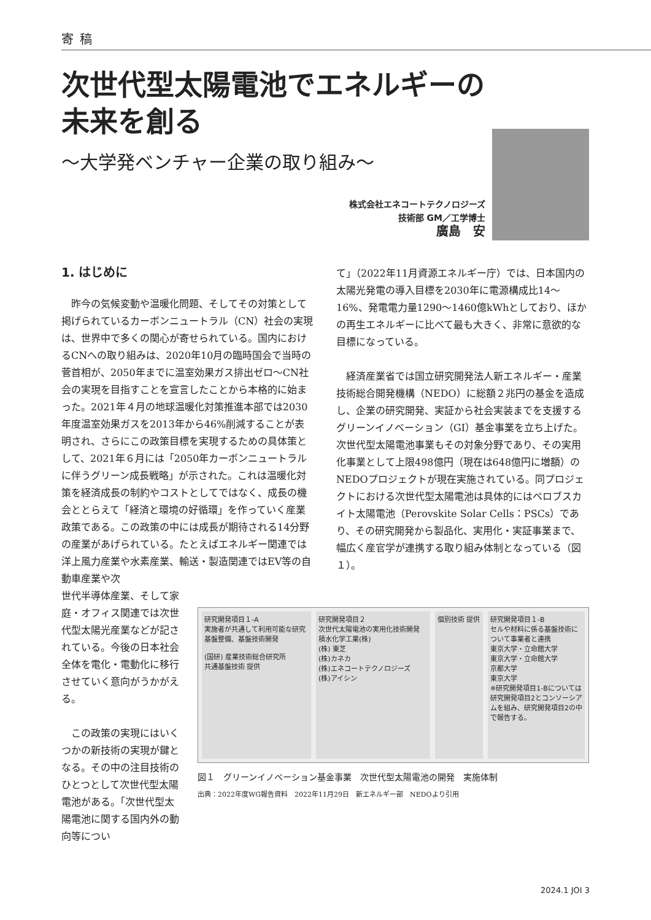寄稿
次世代型太陽電池でエネルギーの
未来を創る
〜大学発ベンチャー企業の取り組み〜
株式会社エネコートテクノロジーズ
技術部 GM／工学博士
廣島　安
1. はじめに
昨今の気候変動や温暖化問題、そしてその対策として掲げられているカーボンニュートラル（CN）社会の実現は、世界中で多くの関心が寄せられている。国内におけるCNへの取り組みは、2020年10月の臨時国会で当時の菅首相が、2050年までに温室効果ガス排出ゼロ〜CN社会の実現を目指すことを宣言したことから本格的に始まった。2021年４月の地球温暖化対策推進本部では2030年度温室効果ガスを2013年から46%削減することが表明され、さらにこの政策目標を実現するための具体策として、2021年６月には「2050年カーボンニュートラルに伴うグリーン成長戦略」が示された。これは温暖化対策を経済成長の制約やコストとしてではなく、成長の機会ととらえて「経済と環境の好循環」を作っていく産業政策である。この政策の中には成長が期待される14分野の産業があげられている。たとえばエネルギー関連では洋上風力産業や水素産業、輸送・製造関連ではEV等の自動車産業や次
世代半導体産業、そして家庭・オフィス関連では次世代型太陽光産業などが記されている。今後の日本社会全体を電化・電動化に移行させていく意向がうかがえる。
この政策の実現にはいくつかの新技術の実現が鍵となる。その中の注目技術のひとつとして次世代型太陽電池がある。「次世代型太陽電池に関する国内外の動向等につい
て」（2022年11月資源エネルギー庁）では、日本国内の太陽光発電の導入目標を2030年に電源構成比14〜16%、発電電力量1290〜1460億kWhとしており、ほかの再生エネルギーに比べて最も大きく、非常に意欲的な目標になっている。
経済産業省では国立研究開発法人新エネルギー・産業技術総合開発機構（NEDO）に総額２兆円の基金を造成し、企業の研究開発、実証から社会実装までを支援するグリーンイノベーション（GI）基金事業を立ち上げた。次世代型太陽電池事業もその対象分野であり、その実用化事業として上限498億円（現在は648億円に増額）のNEDOプロジェクトが現在実施されている。同プロジェクトにおける次世代型太陽電池は具体的にはペロブスカイト太陽電池（Perovskite Solar Cells：PSCs）であり、その研究開発から製品化、実用化・実証事業まで、幅広く産官学が連携する取り組み体制となっている（図１）。
研究開発項目１-A
実施者が共通して利用可能な研究基盤整備、基盤技術開発
(国研) 産業技術総合研究所
共通基盤技術 提供
研究開発項目２
次世代太陽電池の実用化技術開発
積水化学工業(株)
(株) 東芝
(株)カネカ
(株)エネコートテクノロジーズ
(株)アイシン
個別技術 提供
研究開発項目１-B
セルや材料に係る基盤技術について事業者と連携
東京大学・立命館大学
東京大学・立命館大学
京都大学
東京大学
※研究開発項目1-Bについては研究開発項目2とコンソーシアムを組み、研究開発項目2の中で報告する。
図１　グリーンイノベーション基金事業　次世代型太陽電池の開発　実施体制
出典：2022年度WG報告資料　2022年11月29日　新エネルギー部　NEDOより引用
2024.1 JOI 3